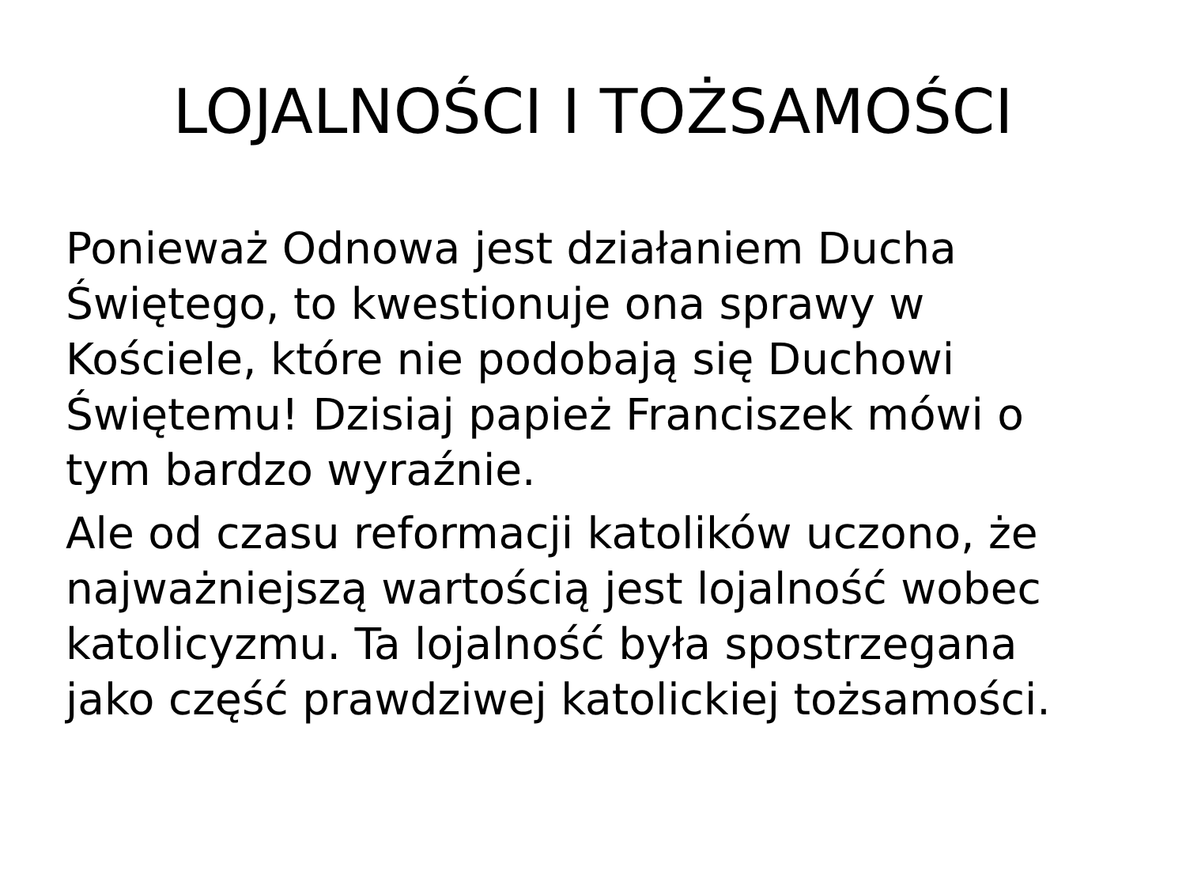LOJALNOŚCI I TOŻSAMOŚCI
Ponieważ Odnowa jest działaniem Ducha Świętego, to kwestionuje ona sprawy w Kościele, które nie podobają się Duchowi Świętemu! Dzisiaj papież Franciszek mówi o tym bardzo wyraźnie.
Ale od czasu reformacji katolików uczono, że najważniejszą wartością jest lojalność wobec katolicyzmu. Ta lojalność była spostrzegana jako część prawdziwej katolickiej tożsamości.